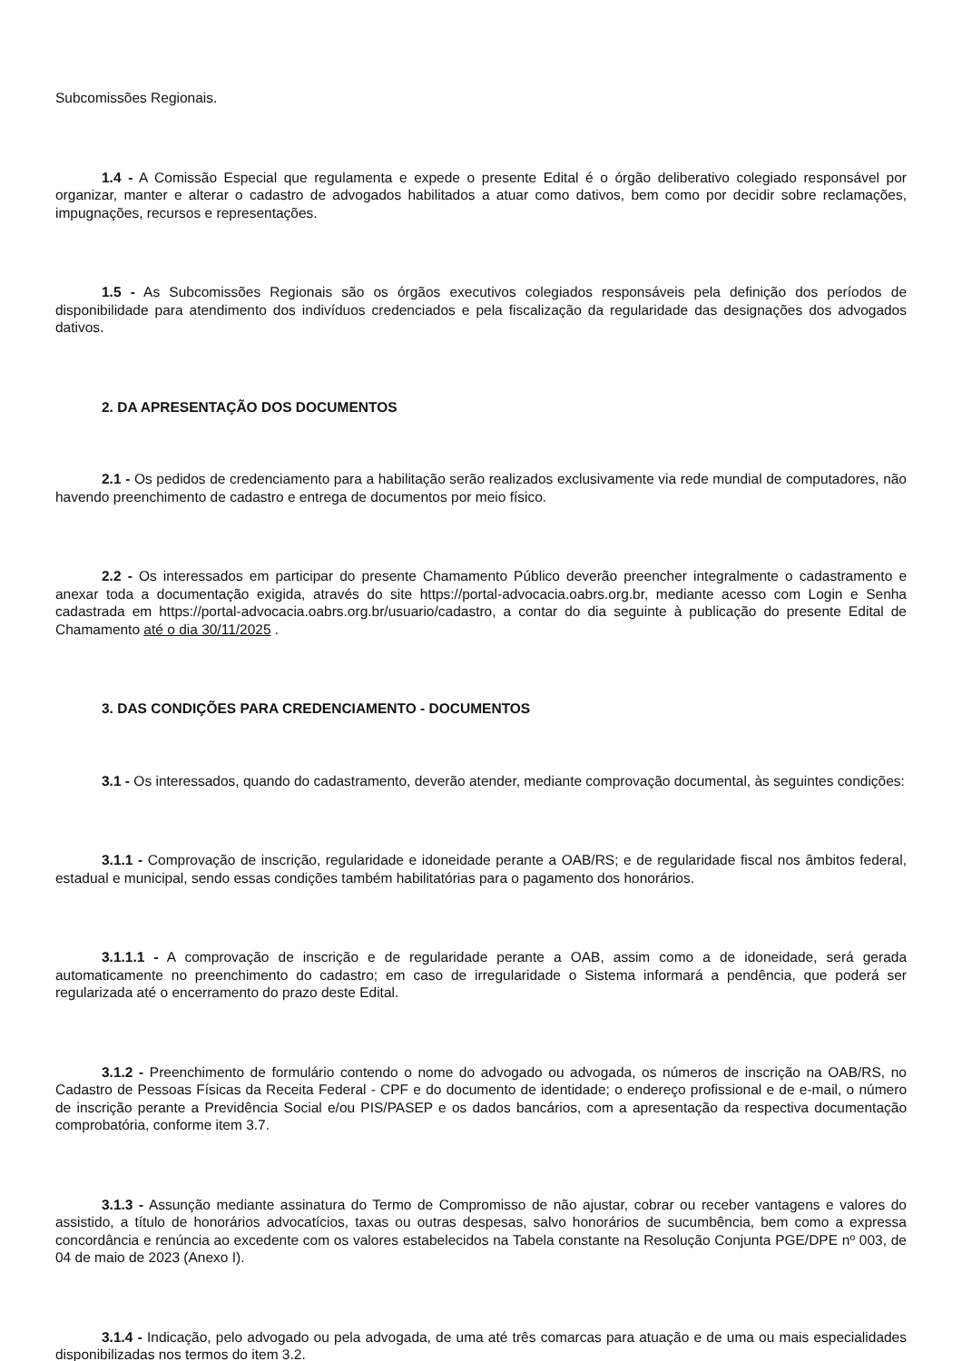Subcomissões Regionais.
1.4 - A Comissão Especial que regulamenta e expede o presente Edital é o órgão deliberativo colegiado responsável por organizar, manter e alterar o cadastro de advogados habilitados a atuar como dativos, bem como por decidir sobre reclamações, impugnações, recursos e representações.
1.5 - As Subcomissões Regionais são os órgãos executivos colegiados responsáveis pela definição dos períodos de disponibilidade para atendimento dos indivíduos credenciados e pela fiscalização da regularidade das designações dos advogados dativos.
2. DA APRESENTAÇÃO DOS DOCUMENTOS
2.1 - Os pedidos de credenciamento para a habilitação serão realizados exclusivamente via rede mundial de computadores, não havendo preenchimento de cadastro e entrega de documentos por meio físico.
2.2 - Os interessados em participar do presente Chamamento Público deverão preencher integralmente o cadastramento e anexar toda a documentação exigida, através do site https://portal-advocacia.oabrs.org.br, mediante acesso com Login e Senha cadastrada em https://portal-advocacia.oabrs.org.br/usuario/cadastro, a contar do dia seguinte à publicação do presente Edital de Chamamento até o dia 30/11/2025 .
3. DAS CONDIÇÕES PARA CREDENCIAMENTO - DOCUMENTOS
3.1 - Os interessados, quando do cadastramento, deverão atender, mediante comprovação documental, às seguintes condições:
3.1.1 - Comprovação de inscrição, regularidade e idoneidade perante a OAB/RS; e de regularidade fiscal nos âmbitos federal, estadual e municipal, sendo essas condições também habilitatórias para o pagamento dos honorários.
3.1.1.1 - A comprovação de inscrição e de regularidade perante a OAB, assim como a de idoneidade, será gerada automaticamente no preenchimento do cadastro; em caso de irregularidade o Sistema informará a pendência, que poderá ser regularizada até o encerramento do prazo deste Edital.
3.1.2 - Preenchimento de formulário contendo o nome do advogado ou advogada, os números de inscrição na OAB/RS, no Cadastro de Pessoas Físicas da Receita Federal - CPF e do documento de identidade; o endereço profissional e de e-mail, o número de inscrição perante a Previdência Social e/ou PIS/PASEP e os dados bancários, com a apresentação da respectiva documentação comprobatória, conforme item 3.7.
3.1.3 - Assunção mediante assinatura do Termo de Compromisso de não ajustar, cobrar ou receber vantagens e valores do assistido, a título de honorários advocatícios, taxas ou outras despesas, salvo honorários de sucumbência, bem como a expressa concordância e renúncia ao excedente com os valores estabelecidos na Tabela constante na Resolução Conjunta PGE/DPE nº 003, de 04 de maio de 2023 (Anexo I).
3.1.4 - Indicação, pelo advogado ou pela advogada, de uma até três comarcas para atuação e de uma ou mais especialidades disponibilizadas nos termos do item 3.2.